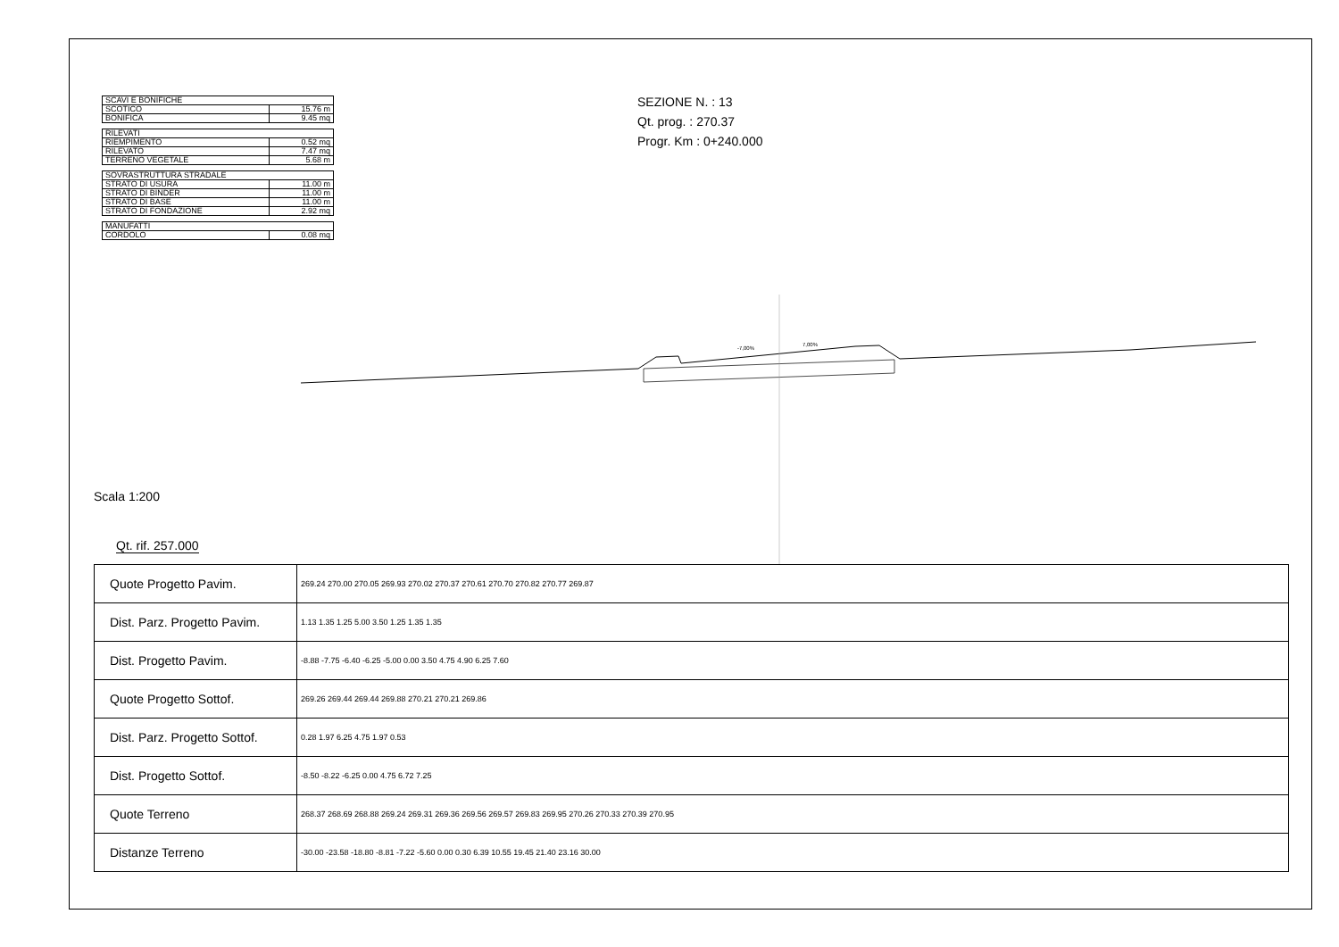| SCAVI E BONIFICHE | |
| SCOTICO | 15.76 m |
| BONIFICA | 9.45 mq |
| RILEVATI | |
| RIEMPIMENTO | 0.52 mq |
| RILEVATO | 7.47 mq |
| TERRENO VEGETALE | 5.68 m |
| SOVRASTRUTTURA STRADALE | |
| STRATO DI USURA | 11.00 m |
| STRATO DI BINDER | 11.00 m |
| STRATO DI BASE | 11.00 m |
| STRATO DI FONDAZIONE | 2.92 mq |
| MANUFATTI | |
| CORDOLO | 0.08 mq |
SEZIONE N. : 13
Qt. prog. : 270.37
Progr. Km : 0+240.000
-7,00%
7,00%
Scala 1:200
Qt. rif. 257.000
| Quote Progetto Pavim. | 269.24 270.00 270.05 269.93 270.02 270.37 270.61 270.70 270.82 270.77 269.87 |
| Dist. Parz. Progetto Pavim. | 1.13 1.35 1.25 5.00 3.50 1.25 1.35 1.35 |
| Dist. Progetto Pavim. | -8.88 -7.75 -6.40 -6.25 -5.00 0.00 3.50 4.75 4.90 6.25 7.60 |
| Quote Progetto Sottof. | 269.26 269.44 269.44 269.88 270.21 270.21 269.86 |
| Dist. Parz. Progetto Sottof. | 0.28 1.97 6.25 4.75 1.97 0.53 |
| Dist. Progetto Sottof. | -8.50 -8.22 -6.25 0.00 4.75 6.72 7.25 |
| Quote Terreno | 268.37 268.69 268.88 269.24 269.31 269.36 269.56 269.57 269.83 269.95 270.26 270.33 270.39 270.95 |
| Distanze Terreno | -30.00 -23.58 -18.80 -8.81 -7.22 -5.60 0.00 0.30 6.39 10.55 19.45 21.40 23.16 30.00 |